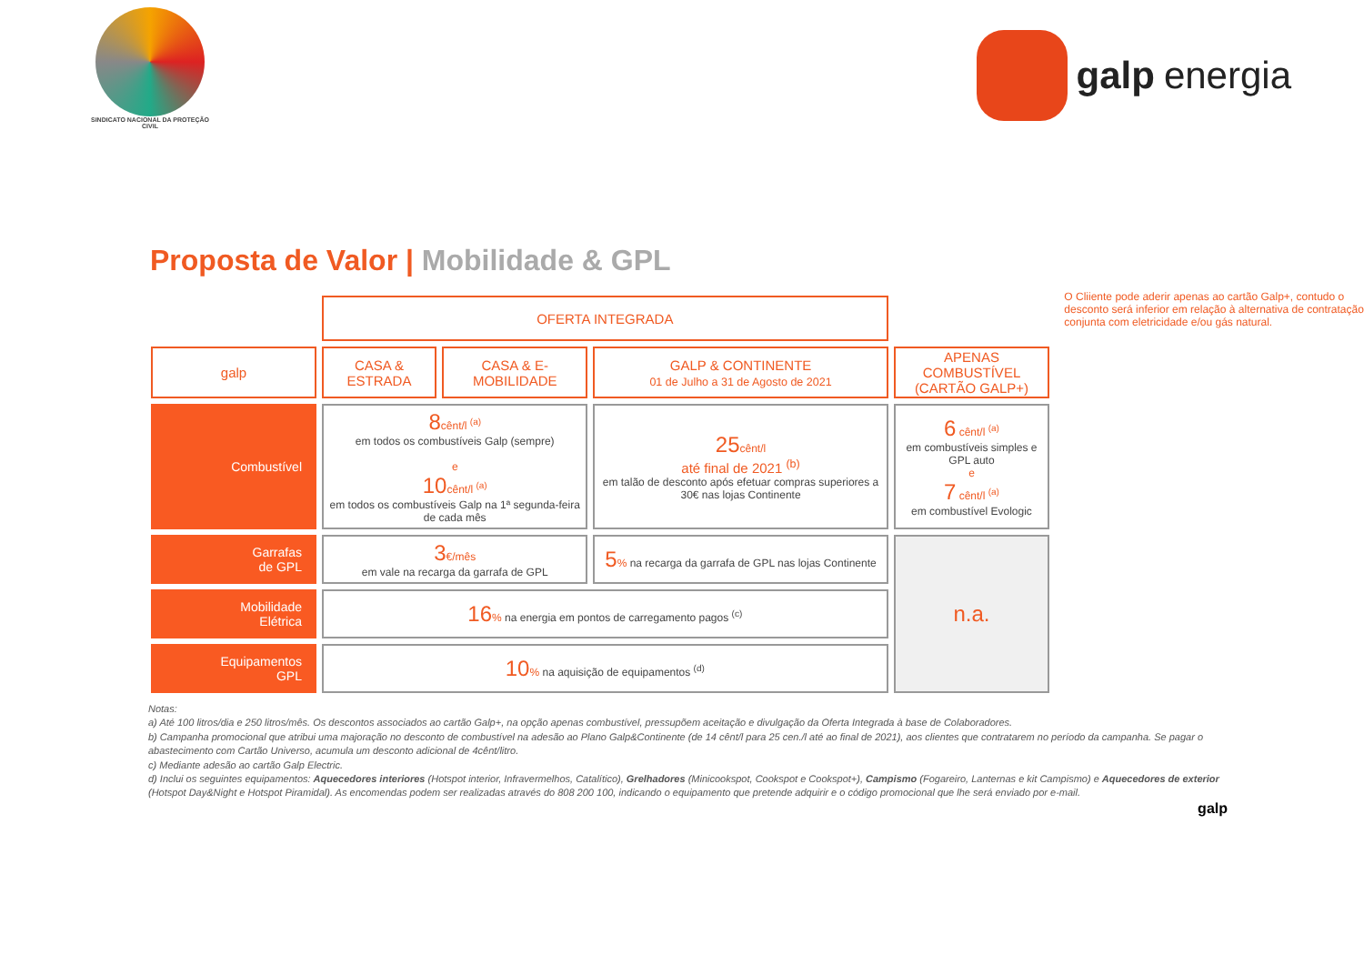SINDICATO NACIONAL DA PROTEÇÃO CIVIL
galp energia
Proposta de Valor | Mobilidade & GPL
| | OFERTA INTEGRADA | | | |
| galp | CASA & ESTRADA | CASA & E-MOBILIDADE | GALP & CONTINENTE 01 de Julho a 31 de Agosto de 2021 | APENAS COMBUSTÍVEL (CARTÃO GALP+) |
| Combustível | 8 cênt/l <sup>(a)</sup> em todos os combustíveis Galp (sempre) e 10 cênt/l <sup>(a)</sup> em todos os combustíveis Galp na 1ª segunda-feira de cada mês | | 25 cênt/l até final de 2021 <sup>(b)</sup> em talão de desconto após efetuar compras superiores a 30€ nas lojas Continente | 6 cênt/l <sup>(a)</sup> em combustíveis simples e GPL auto e 7 cênt/l <sup>(a)</sup> em combustível Evologic |
| Garrafas de GPL | 3 €/mês em vale na recarga da garrafa de GPL | | 5 % na recarga da garrafa de GPL nas lojas Continente | n.a. |
| Mobilidade Elétrica | 16 % na energia em pontos de carregamento pagos <sup>(c)</sup> | | | |
| Equipamentos GPL | 10 % na aquisição de equipamentos <sup>(d)</sup> | | | |
O Cliiente pode aderir apenas ao cartão Galp+, contudo o desconto será inferior em relação à alternativa de contratação conjunta com eletricidade e/ou gás natural.
Notas:
a) Até 100 litros/dia e 250 litros/mês. Os descontos associados ao cartão Galp+, na opção apenas combustível, pressupõem aceitação e divulgação da Oferta Integrada à base de Colaboradores.
b) Campanha promocional que atribui uma majoração no desconto de combustível na adesão ao Plano Galp&Continente (de 14 cênt/l para 25 cen./l até ao final de 2021), aos clientes que contratarem no período da campanha. Se pagar o abastecimento com Cartão Universo, acumula um desconto adicional de 4cênt/litro.
c) Mediante adesão ao cartão Galp Electric.
d) Inclui os seguintes equipamentos: Aquecedores interiores (Hotspot interior, Infravermelhos, Catalítico), Grelhadores (Minicookspot, Cookspot e Cookspot+), Campismo (Fogareiro, Lanternas e kit Campismo) e Aquecedores de exterior (Hotspot Day&Night e Hotspot Piramidal). As encomendas podem ser realizadas através do 808 200 100, indicando o equipamento que pretende adquirir e o código promocional que lhe será enviado por e-mail.
galp